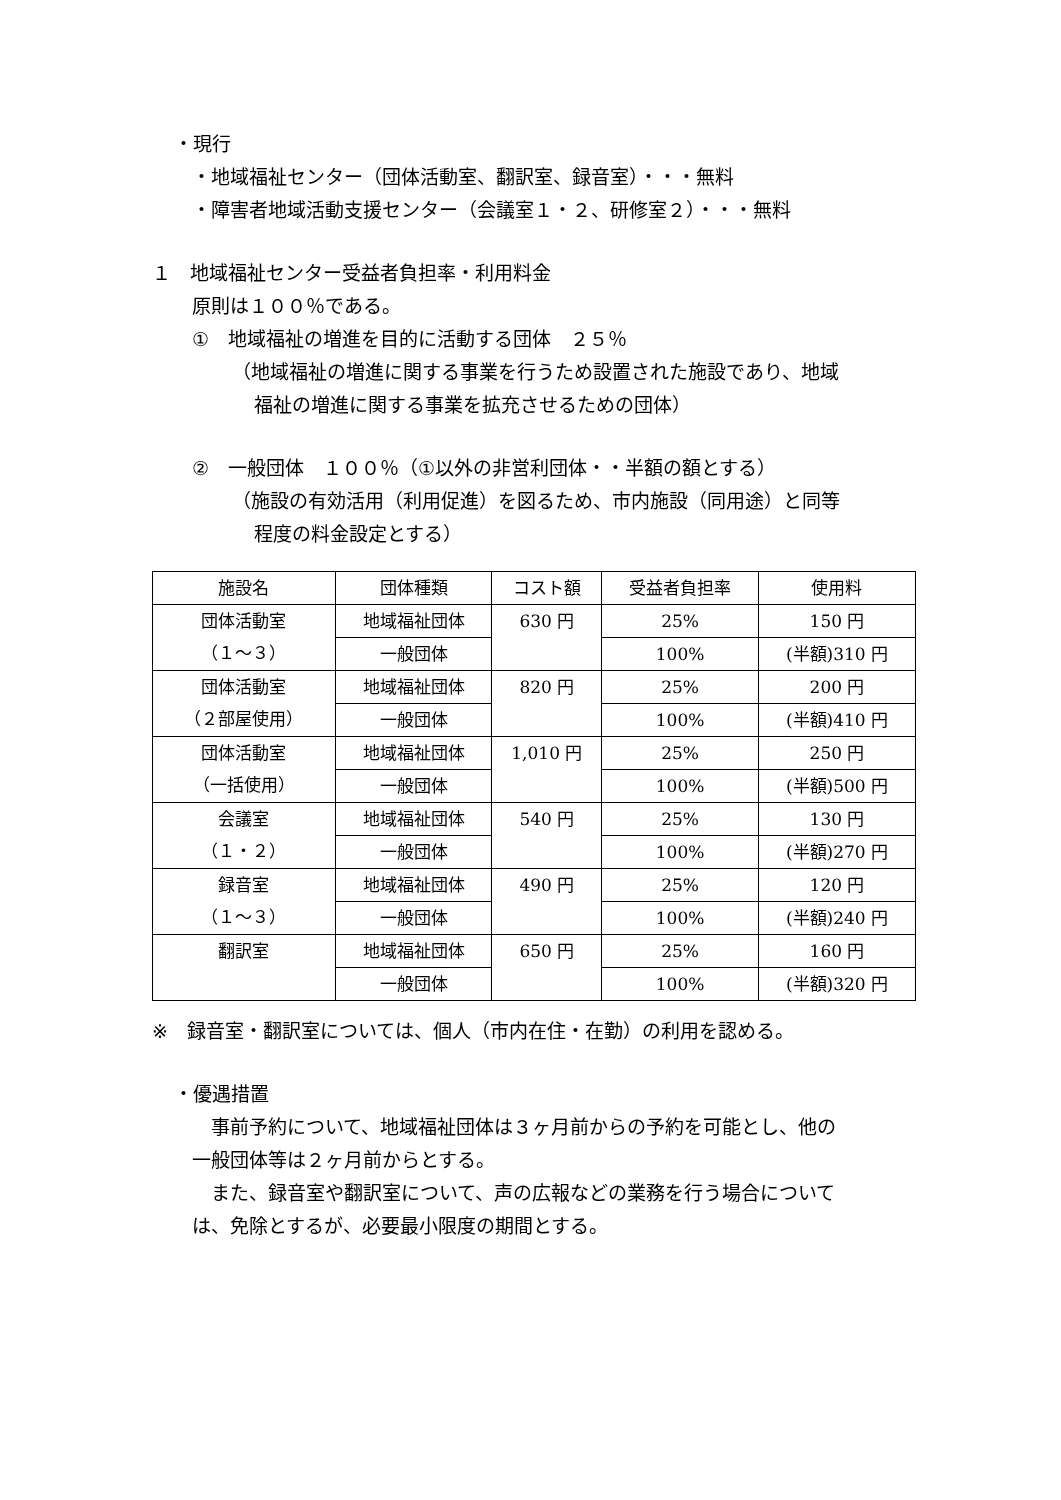・現行
・地域福祉センター（団体活動室、翻訳室、録音室）・・・無料
・障害者地域活動支援センター（会議室１・２、研修室２）・・・無料
１　地域福祉センター受益者負担率・利用料金
原則は１００％である。
①　地域福祉の増進を目的に活動する団体　２５％
（地域福祉の増進に関する事業を行うため設置された施設であり、地域
福祉の増進に関する事業を拡充させるための団体）
②　一般団体　１００％（①以外の非営利団体・・半額の額とする）
（施設の有効活用（利用促進）を図るため、市内施設（同用途）と同等
程度の料金設定とする）
| 施設名 | 団体種類 | コスト額 | 受益者負担率 | 使用料 |
| --- | --- | --- | --- | --- |
| 団体活動室 （１～３） | 地域福祉団体 | 630 円 | 25% | 150 円 |
| | 一般団体 | | 100% | (半額)310 円 |
| 団体活動室 （２部屋使用） | 地域福祉団体 | 820 円 | 25% | 200 円 |
| | 一般団体 | | 100% | (半額)410 円 |
| 団体活動室 （一括使用） | 地域福祉団体 | 1,010 円 | 25% | 250 円 |
| | 一般団体 | | 100% | (半額)500 円 |
| 会議室 （１・２） | 地域福祉団体 | 540 円 | 25% | 130 円 |
| | 一般団体 | | 100% | (半額)270 円 |
| 録音室 （１～３） | 地域福祉団体 | 490 円 | 25% | 120 円 |
| | 一般団体 | | 100% | (半額)240 円 |
| 翻訳室 | 地域福祉団体 | 650 円 | 25% | 160 円 |
| | 一般団体 | | 100% | (半額)320 円 |
※　録音室・翻訳室については、個人（市内在住・在勤）の利用を認める。
・優遇措置
　事前予約について、地域福祉団体は３ヶ月前からの予約を可能とし、他の
一般団体等は２ヶ月前からとする。
　また、録音室や翻訳室について、声の広報などの業務を行う場合について
は、免除とするが、必要最小限度の期間とする。